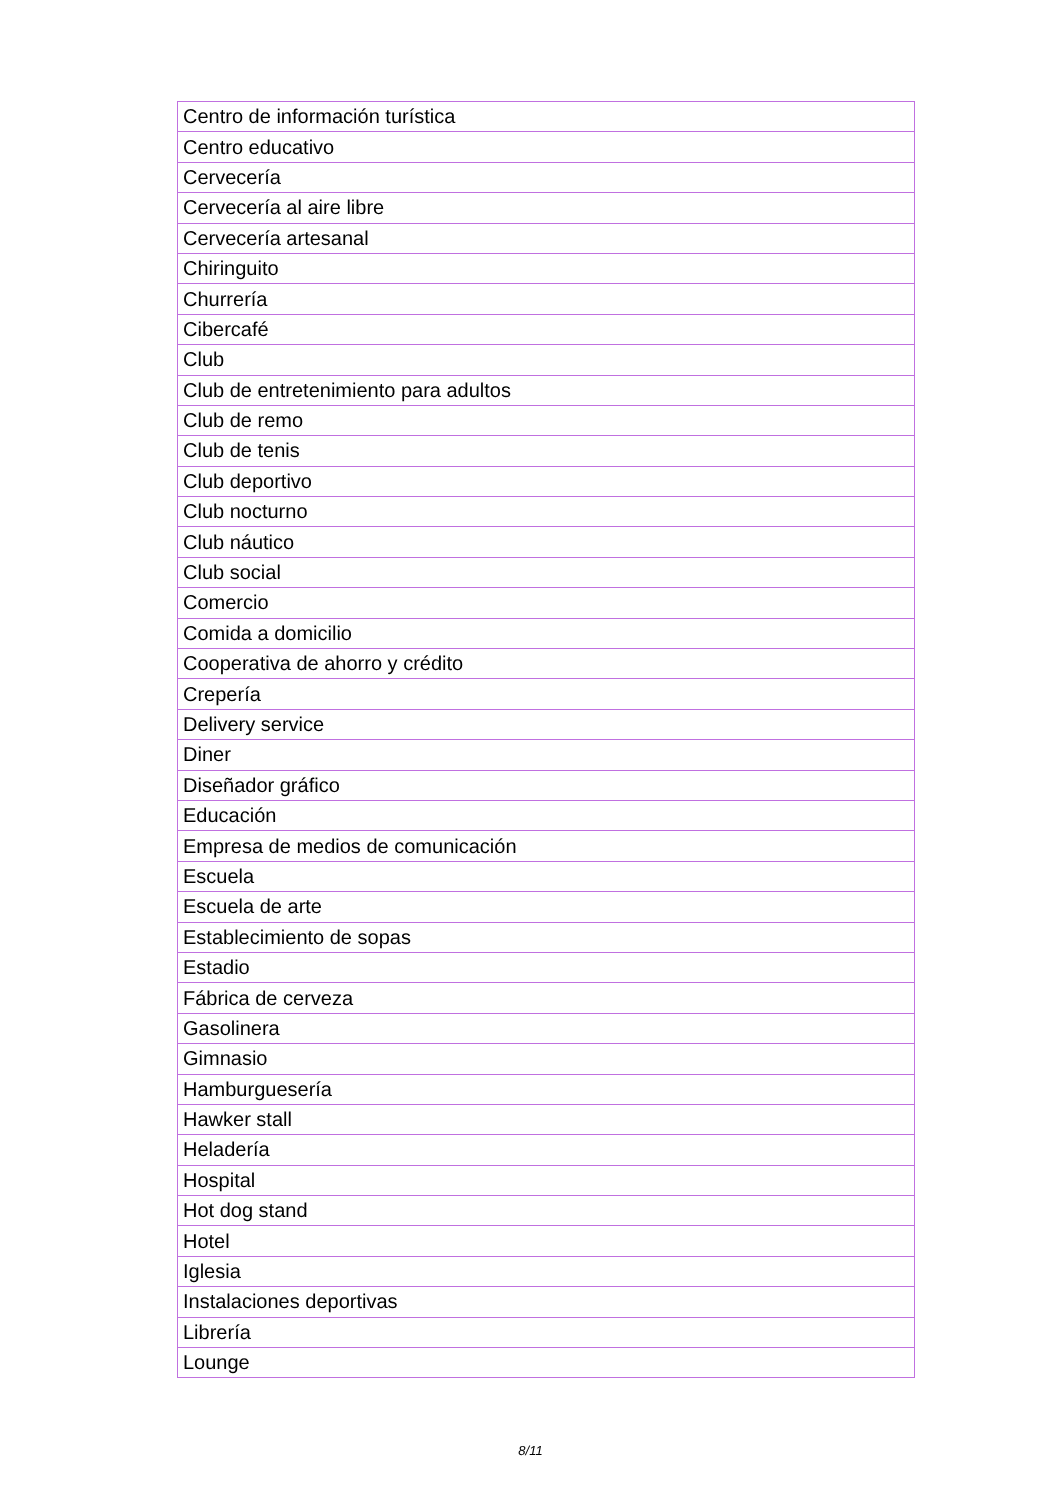| Centro de información turística |
| Centro educativo |
| Cervecería |
| Cervecería al aire libre |
| Cervecería artesanal |
| Chiringuito |
| Churrería |
| Cibercafé |
| Club |
| Club de entretenimiento para adultos |
| Club de remo |
| Club de tenis |
| Club deportivo |
| Club nocturno |
| Club náutico |
| Club social |
| Comercio |
| Comida a domicilio |
| Cooperativa de ahorro y crédito |
| Crepería |
| Delivery service |
| Diner |
| Diseñador gráfico |
| Educación |
| Empresa de medios de comunicación |
| Escuela |
| Escuela de arte |
| Establecimiento de sopas |
| Estadio |
| Fábrica de cerveza |
| Gasolinera |
| Gimnasio |
| Hamburguesería |
| Hawker stall |
| Heladería |
| Hospital |
| Hot dog stand |
| Hotel |
| Iglesia |
| Instalaciones deportivas |
| Librería |
| Lounge |
8/11